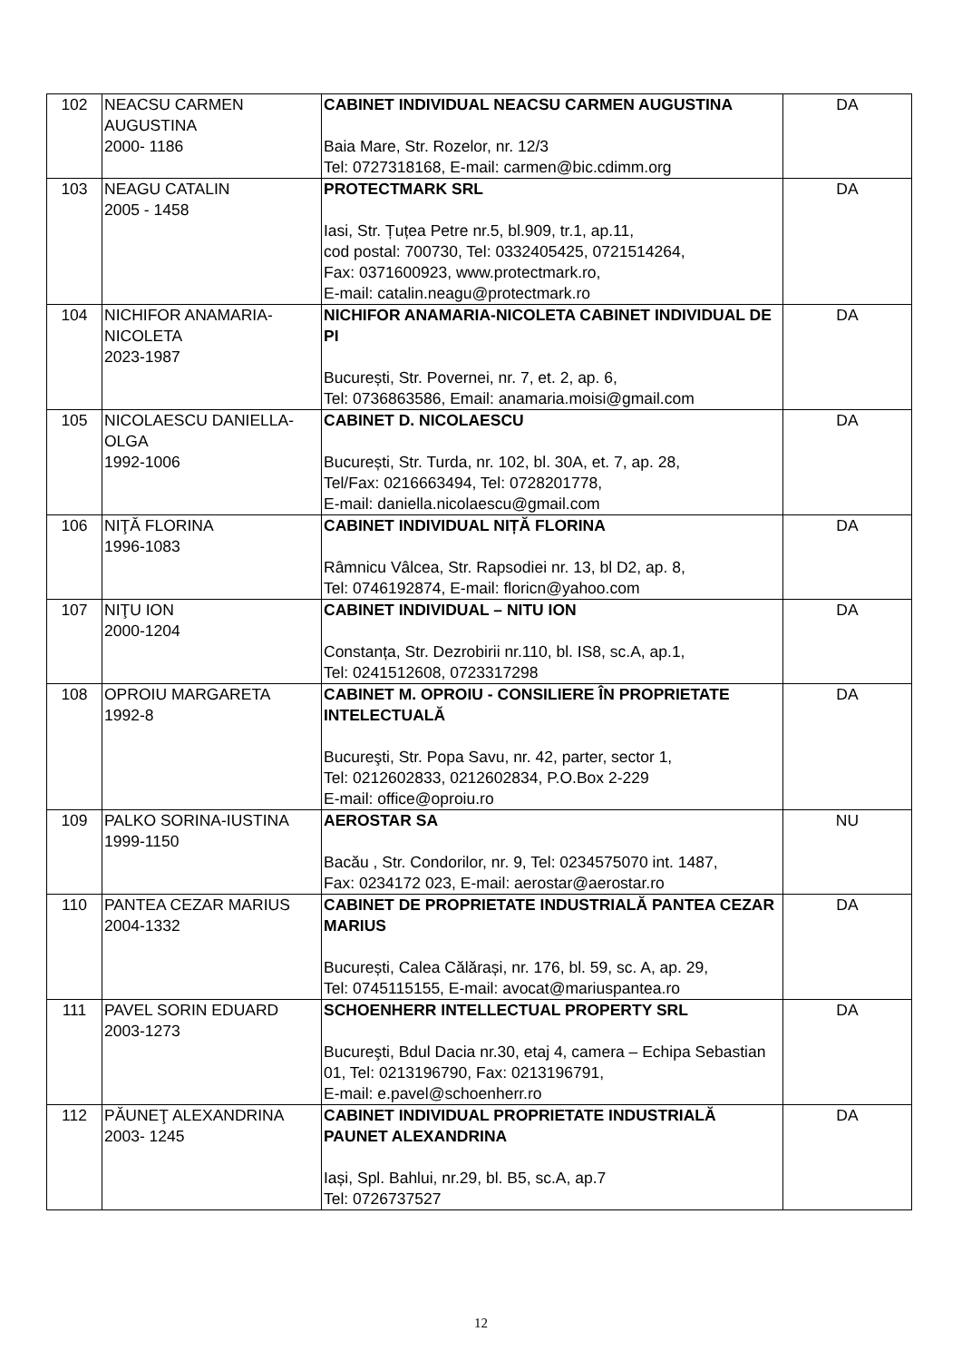| 102 | NEACSU CARMEN AUGUSTINA 2000- 1186 | CABINET INDIVIDUAL NEACSU CARMEN AUGUSTINA Baia Mare, Str. Rozelor, nr. 12/3 Tel: 0727318168, E-mail: carmen@bic.cdimm.org | DA |
| 103 | NEAGU CATALIN 2005 - 1458 | PROTECTMARK SRL Iasi, Str. Țuțea Petre nr.5, bl.909, tr.1, ap.11, cod postal: 700730, Tel: 0332405425, 0721514264, Fax: 0371600923, www.protectmark.ro, E-mail: catalin.neagu@protectmark.ro | DA |
| 104 | NICHIFOR ANAMARIA-NICOLETA 2023-1987 | NICHIFOR ANAMARIA-NICOLETA CABINET INDIVIDUAL DE PI București, Str. Povernei, nr. 7, et. 2, ap. 6, Tel: 0736863586, Email: anamaria.moisi@gmail.com | DA |
| 105 | NICOLAESCU DANIELLA-OLGA 1992-1006 | CABINET D. NICOLAESCU București, Str. Turda, nr. 102, bl. 30A, et. 7, ap. 28, Tel/Fax: 0216663494, Tel: 0728201778, E-mail: daniella.nicolaescu@gmail.com | DA |
| 106 | NIŢĂ FLORINA 1996-1083 | CABINET INDIVIDUAL NIȚĂ FLORINA Râmnicu Vâlcea, Str. Rapsodiei nr. 13, bl D2, ap. 8, Tel: 0746192874, E-mail: floricn@yahoo.com | DA |
| 107 | NIŢU ION 2000-1204 | CABINET INDIVIDUAL – NITU ION Constanța, Str. Dezrobirii nr.110, bl. IS8, sc.A, ap.1, Tel: 0241512608, 0723317298 | DA |
| 108 | OPROIU MARGARETA 1992-8 | CABINET M. OPROIU - CONSILIERE ÎN PROPRIETATE INTELECTUALĂ Bucureşti, Str. Popa Savu, nr. 42, parter, sector 1, Tel: 0212602833, 0212602834, P.O.Box 2-229 E-mail: office@oproiu.ro | DA |
| 109 | PALKO SORINA-IUSTINA 1999-1150 | AEROSTAR SA Bacău , Str. Condorilor, nr. 9, Tel: 0234575070 int. 1487, Fax: 0234172 023, E-mail: aerostar@aerostar.ro | NU |
| 110 | PANTEA CEZAR MARIUS 2004-1332 | CABINET DE PROPRIETATE INDUSTRIALĂ PANTEA CEZAR MARIUS București, Calea Călărași, nr. 176, bl. 59, sc. A, ap. 29, Tel: 0745115155, E-mail: avocat@mariuspantea.ro | DA |
| 111 | PAVEL SORIN EDUARD 2003-1273 | SCHOENHERR INTELLECTUAL PROPERTY SRL Bucureşti, Bdul Dacia nr.30, etaj 4, camera – Echipa Sebastian 01, Tel: 0213196790, Fax: 0213196791, E-mail: e.pavel@schoenherr.ro | DA |
| 112 | PĂUNEŢ ALEXANDRINA 2003- 1245 | CABINET INDIVIDUAL PROPRIETATE INDUSTRIALĂ PAUNET ALEXANDRINA Iași, Spl. Bahlui, nr.29, bl. B5, sc.A, ap.7 Tel: 0726737527 | DA |
12